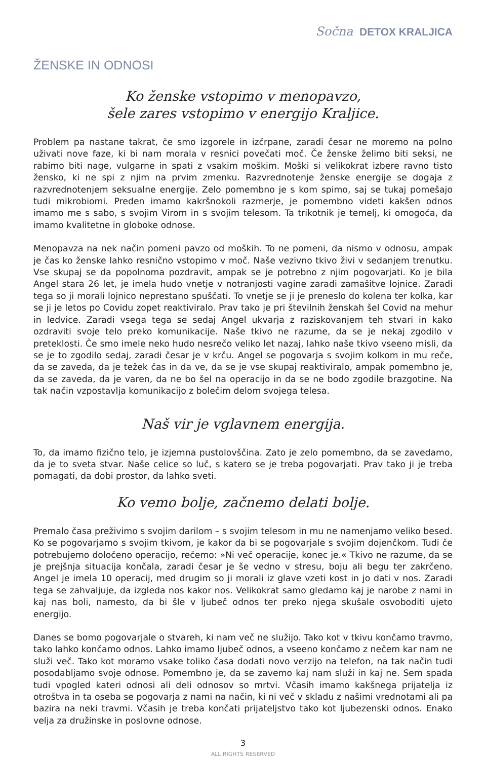Sočna DETOX KRALJICA
ŽENSKE IN ODNOSI
Ko ženske vstopimo v menopavzo,
šele zares vstopimo v energijo Kraljice.
Problem pa nastane takrat, če smo izgorele in izčrpane, zaradi česar ne moremo na polno uživati nove faze, ki bi nam morala v resnici povečati moč. Če ženske želimo biti seksi, ne rabimo biti nage, vulgarne in spati z vsakim moškim. Moški si velikokrat izbere ravno tisto žensko, ki ne spi z njim na prvim zmenku. Razvrednotenje ženske energije se dogaja z razvrednotenjem seksualne energije. Zelo pomembno je s kom spimo, saj se tukaj pomešajo tudi mikrobiomi. Preden imamo kakršnokoli razmerje, je pomembno videti kakšen odnos imamo me s sabo, s svojim Virom in s svojim telesom. Ta trikotnik je temelj, ki omogoča, da imamo kvalitetne in globoke odnose.
Menopavza na nek način pomeni pavzo od moških. To ne pomeni, da nismo v odnosu, ampak je čas ko ženske lahko resnično vstopimo v moč. Naše vezivno tkivo živi v sedanjem trenutku. Vse skupaj se da popolnoma pozdravit, ampak se je potrebno z njim pogovarjati. Ko je bila Angel stara 26 let, je imela hudo vnetje v notranjosti vagine zaradi zamašitve lojnice. Zaradi tega so ji morali lojnico neprestano spuščati. To vnetje se ji je preneslo do kolena ter kolka, kar se ji je letos po Covidu zopet reaktiviralo. Prav tako je pri številnih ženskah šel Covid na mehur in ledvice. Zaradi vsega tega se sedaj Angel ukvarja z raziskovanjem teh stvari in kako ozdraviti svoje telo preko komunikacije. Naše tkivo ne razume, da se je nekaj zgodilo v preteklosti. Če smo imele neko hudo nesrečo veliko let nazaj, lahko naše tkivo vseeno misli, da se je to zgodilo sedaj, zaradi česar je v krču. Angel se pogovarja s svojim kolkom in mu reče, da se zaveda, da je težek čas in da ve, da se je vse skupaj reaktiviralo, ampak pomembno je, da se zaveda, da je varen, da ne bo šel na operacijo in da se ne bodo zgodile brazgotine. Na tak način vzpostavlja komunikacijo z bolečim delom svojega telesa.
Naš vir je vglavnem energija.
To, da imamo fizično telo, je izjemna pustolovščina. Zato je zelo pomembno, da se zavedamo, da je to sveta stvar. Naše celice so luč, s katero se je treba pogovarjati. Prav tako ji je treba pomagati, da dobi prostor, da lahko sveti.
Ko vemo bolje, začnemo delati bolje.
Premalo časa preživimo s svojim darilom – s svojim telesom in mu ne namenjamo veliko besed. Ko se pogovarjamo s svojim tkivom, je kakor da bi se pogovarjale s svojim dojenčkom. Tudi če potrebujemo določeno operacijo, rečemo: »Ni več operacije, konec je.« Tkivo ne razume, da se je prejšnja situacija končala, zaradi česar je še vedno v stresu, boju ali begu ter zakrčeno. Angel je imela 10 operacij, med drugim so ji morali iz glave vzeti kost in jo dati v nos. Zaradi tega se zahvaljuje, da izgleda nos kakor nos. Velikokrat samo gledamo kaj je narobe z nami in kaj nas boli, namesto, da bi šle v ljubeč odnos ter preko njega skušale osvoboditi ujeto energijo.
Danes se bomo pogovarjale o stvareh, ki nam več ne služijo. Tako kot v tkivu končamo travmo, tako lahko končamo odnos. Lahko imamo ljubeč odnos, a vseeno končamo z nečem kar nam ne služi več. Tako kot moramo vsake toliko časa dodati novo verzijo na telefon, na tak način tudi posodabljamo svoje odnose. Pomembno je, da se zavemo kaj nam služi in kaj ne. Sem spada tudi vpogled kateri odnosi ali deli odnosov so mrtvi. Včasih imamo kakšnega prijatelja iz otroštva in ta oseba se pogovarja z nami na način, ki ni več v skladu z našimi vrednotami ali pa bazira na neki travmi. Včasih je treba končati prijateljstvo tako kot ljubezenski odnos. Enako velja za družinske in poslovne odnose.
3
ALL RIGHTS RESERVED